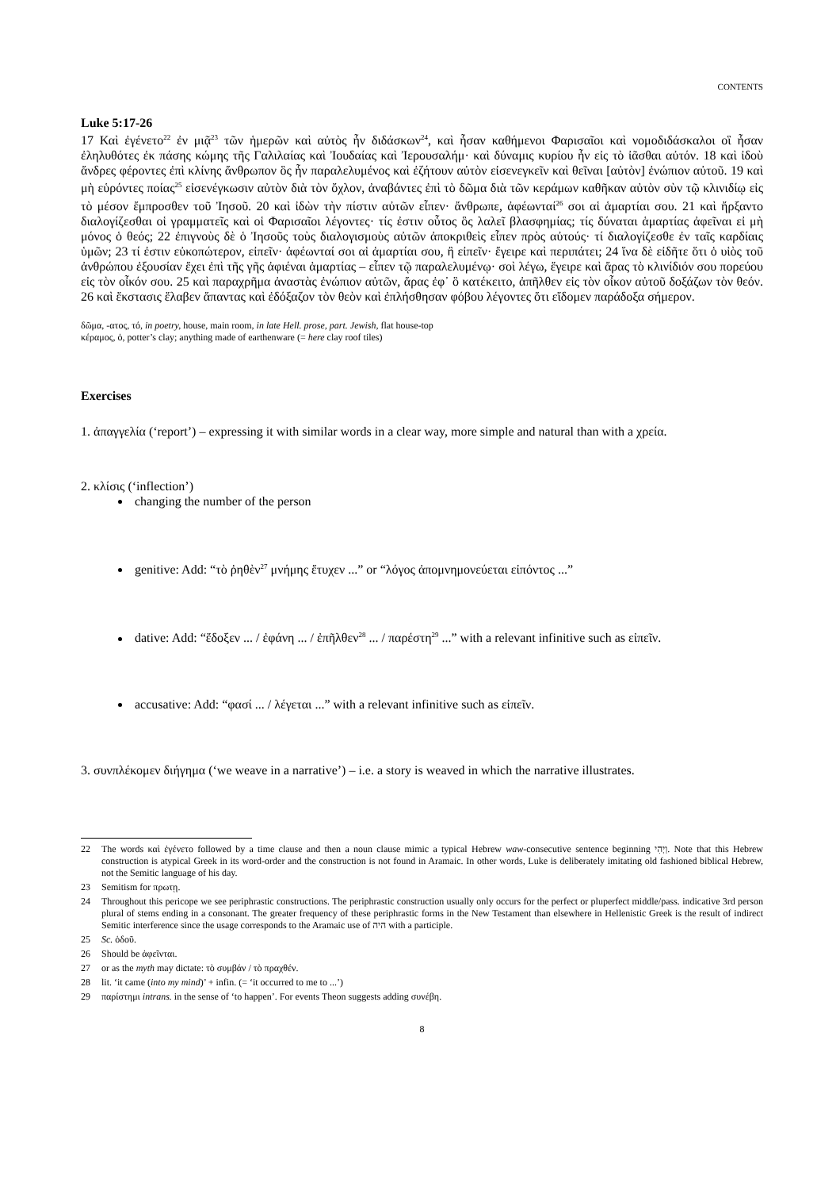CONTENTS
Luke 5:17-26
17 Καὶ ἐγένετο<sup>22</sup> ἐν μιᾷ<sup>23</sup> τῶν ἡμερῶν καὶ αὐτὸς ἦν διδάσκων<sup>24</sup>, καὶ ἦσαν καθήμενοι Φαρισαῖοι καὶ νομοδιδάσκαλοι οἳ ἦσαν ἐληλυθότες ἐκ πάσης κώμης τῆς Γαλιλαίας καὶ Ἰουδαίας καὶ Ἰερουσαλήμ· καὶ δύναμις κυρίου ἦν εἰς τὸ ἰᾶσθαι αὐτόν. 18 καὶ ἰδοὺ ἄνδρες φέροντες ἐπὶ κλίνης ἄνθρωπον ὃς ἦν παραλελυμένος καὶ ἐζήτουν αὐτὸν εἰσενεγκεῖν καὶ θεῖναι [αὐτὸν] ἐνώπιον αὐτοῦ. 19 καὶ μὴ εὑρόντες ποίας<sup>25</sup> εἰσενέγκωσιν αὐτὸν διὰ τὸν ὄχλον, ἀναβάντες ἐπὶ τὸ δῶμα διὰ τῶν κεράμων καθῆκαν αὐτὸν σὺν τῷ κλινιδίῳ εἰς τὸ μέσον ἔμπροσθεν τοῦ Ἰησοῦ. 20 καὶ ἰδὼν τὴν πίστιν αὐτῶν εἶπεν· ἄνθρωπε, ἀφέωνταί<sup>26</sup> σοι αἱ ἁμαρτίαι σου. 21 καὶ ἤρξαντο διαλογίζεσθαι οἱ γραμματεῖς καὶ οἱ Φαρισαῖοι λέγοντες· τίς ἐστιν οὗτος ὃς λαλεῖ βλασφημίας; τίς δύναται ἁμαρτίας ἀφεῖναι εἰ μὴ μόνος ὁ θεός; 22 ἐπιγνοὺς δὲ ὁ Ἰησοῦς τοὺς διαλογισμοὺς αὐτῶν ἀποκριθεὶς εἶπεν πρὸς αὐτούς· τί διαλογίζεσθε ἐν ταῖς καρδίαις ὑμῶν; 23 τί ἐστιν εὐκοπώτερον, εἰπεῖν· ἀφέωνταί σοι αἱ ἁμαρτίαι σου, ἢ εἰπεῖν· ἔγειρε καὶ περιπάτει; 24 ἵνα δὲ εἰδῆτε ὅτι ὁ υἱὸς τοῦ ἀνθρώπου ἐξουσίαν ἔχει ἐπὶ τῆς γῆς ἀφιέναι ἁμαρτίας – εἶπεν τῷ παραλελυμένῳ· σοὶ λέγω, ἔγειρε καὶ ἄρας τὸ κλινίδιόν σου πορεύου εἰς τὸν οἶκόν σου. 25 καὶ παραχρῆμα ἀναστὰς ἐνώπιον αὐτῶν, ἄρας ἐφ᾽ ὃ κατέκειτο, ἀπῆλθεν εἰς τὸν οἶκον αὐτοῦ δοξάζων τὸν θεόν. 26 καὶ ἔκστασις ἔλαβεν ἅπαντας καὶ ἐδόξαζον τὸν θεὸν καὶ ἐπλήσθησαν φόβου λέγοντες ὅτι εἴδομεν παράδοξα σήμερον.
δῶμα, -ατος, τό, in poetry, house, main room, in late Hell. prose, part. Jewish, flat house-top
κέραμος, ὁ, potter’s clay; anything made of earthenware (= here clay roof tiles)
Exercises
1. ἀπαγγελία (‘report’) – expressing it with similar words in a clear way, more simple and natural than with a χρεία.
2. κλίσις (‘inflection’)
changing the number of the person
genitive: Add: “τὸ ῥηθὲν<sup>27</sup> μνήμης ἔτυχεν ...” or “λόγος ἀπομνημονεύεται εἰπόντος ...”
dative: Add: “ἔδοξεν ... / ἐφάνη ... / ἐπῆλθεν<sup>28</sup> ... / παρέστη<sup>29</sup> ...” with a relevant infinitive such as εἰπεῖν.
accusative: Add: “φασί ... / λέγεται ...” with a relevant infinitive such as εἰπεῖν.
3. συνπλέκομεν διήγημα (‘we weave in a narrative’) – i.e. a story is weaved in which the narrative illustrates.
22 The words καὶ ἐγένετο followed by a time clause and then a noun clause mimic a typical Hebrew waw-consecutive sentence beginning וַיְהִי. Note that this Hebrew construction is atypical Greek in its word-order and the construction is not found in Aramaic. In other words, Luke is deliberately imitating old fashioned biblical Hebrew, not the Semitic language of his day.
23 Semitism for πρωτῃ.
24 Throughout this pericope we see periphrastic constructions. The periphrastic construction usually only occurs for the perfect or pluperfect middle/pass. indicative 3rd person plural of stems ending in a consonant. The greater frequency of these periphrastic forms in the New Testament than elsewhere in Hellenistic Greek is the result of indirect Semitic interference since the usage corresponds to the Aramaic use of היה with a participle.
25 Sc. ὁδοῦ.
26 Should be ἀφεῖνται.
27 or as the myth may dictate: τὸ συμβάν / τὸ πραχθέν.
28 lit. ‘it came (into my mind)’ + infin. (= ‘it occurred to me to ...’)
29 παρίστημι intrans. in the sense of ‘to happen’. For events Theon suggests adding συνέβη.
8